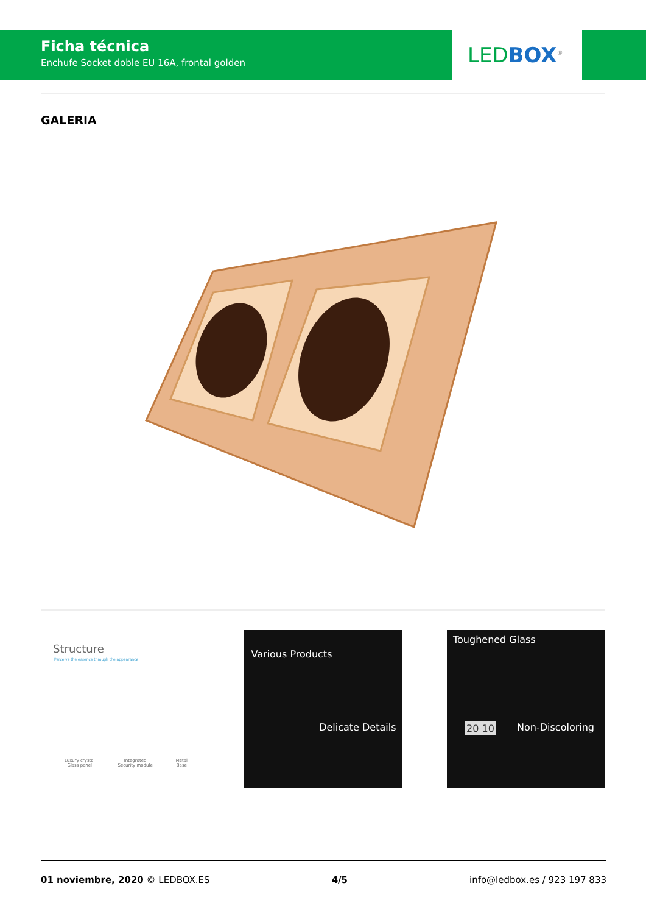Ficha técnica
Enchufe Socket doble EU 16A, frontal golden
LED BOX<sup>®</sup>
GALERIA
Structure
Perceive the essence through the appearance
Luxury crystal
Glass panel Integrated
Security module Metal
Base
Various Products
Delicate Details
Toughened Glass
20 10 Non-Discoloring
01 noviembre, 2020 © LEDBOX.ES 4/5 info@ledbox.es / 923 197 833